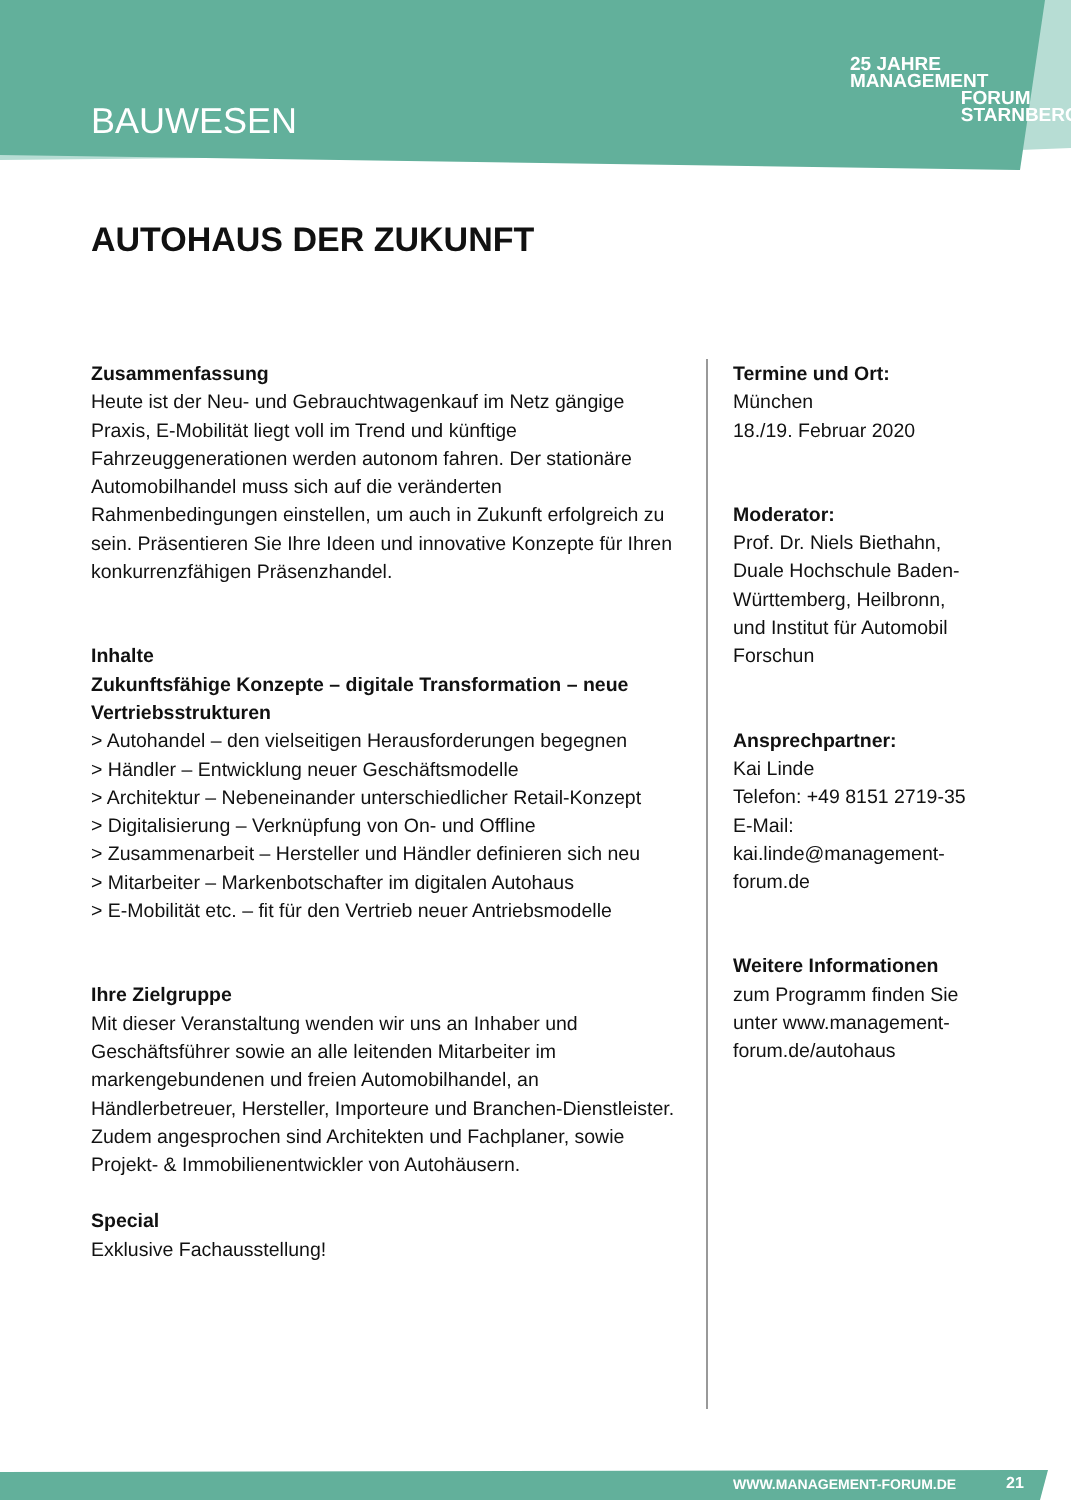BAUWESEN
25 JAHRE MANAGEMENT
FORUM
STARNBERG
AUTOHAUS DER ZUKUNFT
Zusammenfassung
Heute ist der Neu- und Gebrauchtwagenkauf im Netz gängige Praxis, E-Mobilität liegt voll im Trend und künftige Fahrzeuggenerationen werden autonom fahren. Der stationäre Automobilhandel muss sich auf die veränderten Rahmenbedingungen einstellen, um auch in Zukunft erfolgreich zu sein. Präsentieren Sie Ihre Ideen und innovative Konzepte für Ihren konkurrenzfähigen Präsenzhandel.
Inhalte
Zukunftsfähige Konzepte – digitale Transformation – neue Vertriebsstrukturen
> Autohandel – den vielseitigen Herausforderungen begegnen
> Händler – Entwicklung neuer Geschäftsmodelle
> Architektur – Nebeneinander unterschiedlicher Retail-Konzept
> Digitalisierung – Verknüpfung von On- und Offline
> Zusammenarbeit – Hersteller und Händler definieren sich neu
> Mitarbeiter – Markenbotschafter im digitalen Autohaus
> E-Mobilität etc. – fit für den Vertrieb neuer Antriebsmodelle
Ihre Zielgruppe
Mit dieser Veranstaltung wenden wir uns an Inhaber und Geschäftsführer sowie an alle leitenden Mitarbeiter im markengebundenen und freien Automobilhandel, an Händlerbetreuer, Hersteller, Importeure und Branchen-Dienstleister. Zudem angesprochen sind Architekten und Fachplaner, sowie Projekt- & Immobilienentwickler von Autohäusern.
Special
Exklusive Fachausstellung!
Termine und Ort:
München
18./19. Februar 2020
Moderator:
Prof. Dr. Niels Biethahn, Duale Hochschule Baden-Württemberg, Heilbronn, und Institut für Automobil Forschun
Ansprechpartner:
Kai Linde
Telefon: +49 8151 2719-35
E-Mail: kai.linde@management-forum.de
Weitere Informationen
zum Programm finden Sie unter www.management-forum.de/autohaus
WWW.MANAGEMENT-FORUM.DE 21